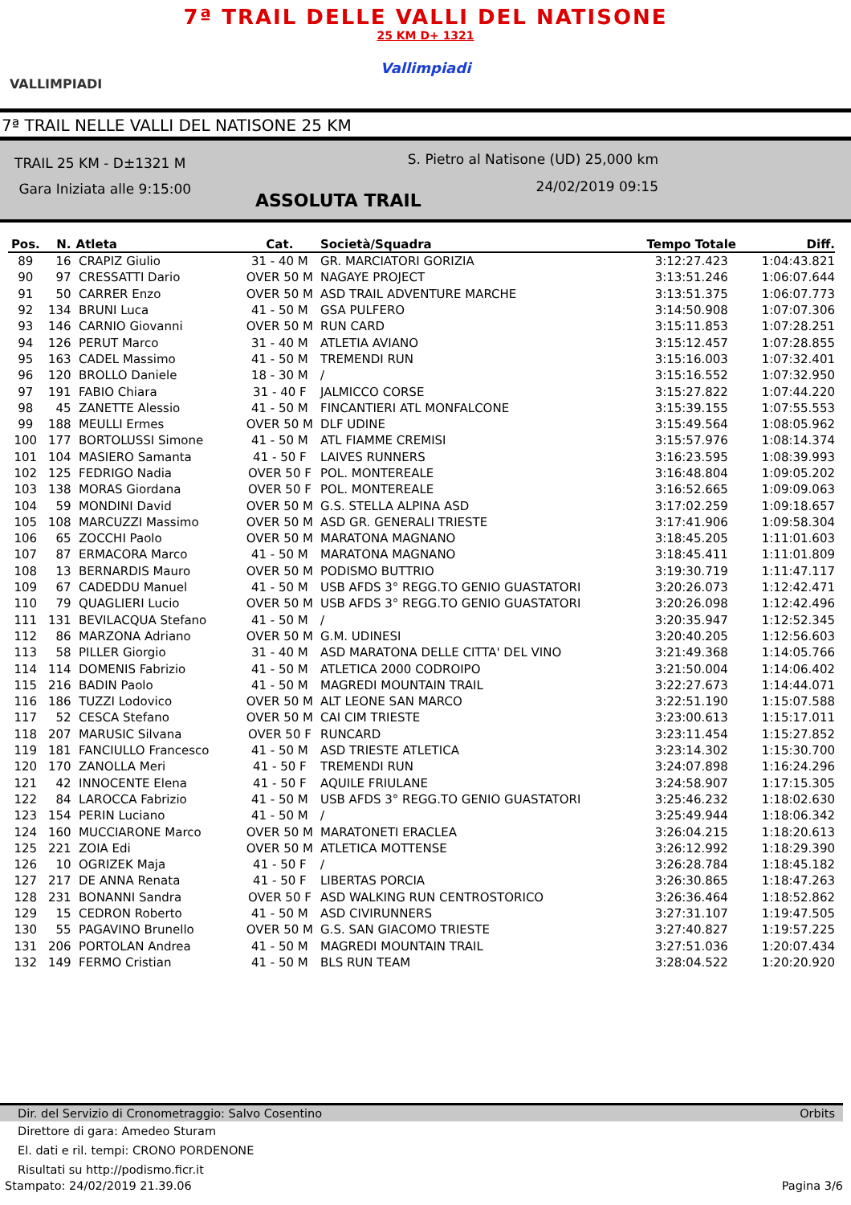7ª TRAIL DELLE VALLI DEL NATISONE
25 KM D+ 1321
Vallimpiadi
VALLIMPIADI
7ª TRAIL NELLE VALLI DEL NATISONE 25 KM
TRAIL 25 KM - D±1321 M
Gara Iniziata alle 9:15:00
S. Pietro al Natisone (UD) 25,000 km
24/02/2019 09:15
ASSOLUTA TRAIL
| Pos. | N. | Atleta | Cat. | Società/Squadra | Tempo Totale | Diff. |
| --- | --- | --- | --- | --- | --- | --- |
| 89 | 16 | CRAPIZ Giulio | 31 - 40 M | GR. MARCIATORI GORIZIA | 3:12:27.423 | 1:04:43.821 |
| 90 | 97 | CRESSATTI Dario | OVER 50 M | NAGAYE PROJECT | 3:13:51.246 | 1:06:07.644 |
| 91 | 50 | CARRER Enzo | OVER 50 M | ASD TRAIL ADVENTURE MARCHE | 3:13:51.375 | 1:06:07.773 |
| 92 | 134 | BRUNI Luca | 41 - 50 M | GSA PULFERO | 3:14:50.908 | 1:07:07.306 |
| 93 | 146 | CARNIO Giovanni | OVER 50 M | RUN CARD | 3:15:11.853 | 1:07:28.251 |
| 94 | 126 | PERUT Marco | 31 - 40 M | ATLETIA AVIANO | 3:15:12.457 | 1:07:28.855 |
| 95 | 163 | CADEL Massimo | 41 - 50 M | TREMENDI RUN | 3:15:16.003 | 1:07:32.401 |
| 96 | 120 | BROLLO Daniele | 18 - 30 M | / | 3:15:16.552 | 1:07:32.950 |
| 97 | 191 | FABIO Chiara | 31 - 40 F | JALMICCO CORSE | 3:15:27.822 | 1:07:44.220 |
| 98 | 45 | ZANETTE Alessio | 41 - 50 M | FINCANTIERI ATL MONFALCONE | 3:15:39.155 | 1:07:55.553 |
| 99 | 188 | MEULLI Ermes | OVER 50 M | DLF UDINE | 3:15:49.564 | 1:08:05.962 |
| 100 | 177 | BORTOLUSSI Simone | 41 - 50 M | ATL FIAMME CREMISI | 3:15:57.976 | 1:08:14.374 |
| 101 | 104 | MASIERO Samanta | 41 - 50 F | LAIVES RUNNERS | 3:16:23.595 | 1:08:39.993 |
| 102 | 125 | FEDRIGO Nadia | OVER 50 F | POL. MONTEREALE | 3:16:48.804 | 1:09:05.202 |
| 103 | 138 | MORAS Giordana | OVER 50 F | POL. MONTEREALE | 3:16:52.665 | 1:09:09.063 |
| 104 | 59 | MONDINI David | OVER 50 M | G.S. STELLA ALPINA ASD | 3:17:02.259 | 1:09:18.657 |
| 105 | 108 | MARCUZZI Massimo | OVER 50 M | ASD GR. GENERALI TRIESTE | 3:17:41.906 | 1:09:58.304 |
| 106 | 65 | ZOCCHI Paolo | OVER 50 M | MARATONA MAGNANO | 3:18:45.205 | 1:11:01.603 |
| 107 | 87 | ERMACORA Marco | 41 - 50 M | MARATONA MAGNANO | 3:18:45.411 | 1:11:01.809 |
| 108 | 13 | BERNARDIS Mauro | OVER 50 M | PODISMO BUTTRIO | 3:19:30.719 | 1:11:47.117 |
| 109 | 67 | CADEDDU Manuel | 41 - 50 M | USB AFDS 3° REGG.TO GENIO GUASTATORI | 3:20:26.073 | 1:12:42.471 |
| 110 | 79 | QUAGLIERI Lucio | OVER 50 M | USB AFDS 3° REGG.TO GENIO GUASTATORI | 3:20:26.098 | 1:12:42.496 |
| 111 | 131 | BEVILACQUA Stefano | 41 - 50 M | / | 3:20:35.947 | 1:12:52.345 |
| 112 | 86 | MARZONA Adriano | OVER 50 M | G.M. UDINESI | 3:20:40.205 | 1:12:56.603 |
| 113 | 58 | PILLER Giorgio | 31 - 40 M | ASD MARATONA DELLE CITTA' DEL VINO | 3:21:49.368 | 1:14:05.766 |
| 114 | 114 | DOMENIS Fabrizio | 41 - 50 M | ATLETICA 2000 CODROIPO | 3:21:50.004 | 1:14:06.402 |
| 115 | 216 | BADIN Paolo | 41 - 50 M | MAGREDI MOUNTAIN TRAIL | 3:22:27.673 | 1:14:44.071 |
| 116 | 186 | TUZZI Lodovico | OVER 50 M | ALT LEONE SAN MARCO | 3:22:51.190 | 1:15:07.588 |
| 117 | 52 | CESCA Stefano | OVER 50 M | CAI CIM TRIESTE | 3:23:00.613 | 1:15:17.011 |
| 118 | 207 | MARUSIC Silvana | OVER 50 F | RUNCARD | 3:23:11.454 | 1:15:27.852 |
| 119 | 181 | FANCIULLO Francesco | 41 - 50 M | ASD TRIESTE ATLETICA | 3:23:14.302 | 1:15:30.700 |
| 120 | 170 | ZANOLLA Meri | 41 - 50 F | TREMENDI RUN | 3:24:07.898 | 1:16:24.296 |
| 121 | 42 | INNOCENTE Elena | 41 - 50 F | AQUILE FRIULANE | 3:24:58.907 | 1:17:15.305 |
| 122 | 84 | LAROCCA Fabrizio | 41 - 50 M | USB AFDS 3° REGG.TO GENIO GUASTATORI | 3:25:46.232 | 1:18:02.630 |
| 123 | 154 | PERIN Luciano | 41 - 50 M | / | 3:25:49.944 | 1:18:06.342 |
| 124 | 160 | MUCCIARONE Marco | OVER 50 M | MARATONETI ERACLEA | 3:26:04.215 | 1:18:20.613 |
| 125 | 221 | ZOIA Edi | OVER 50 M | ATLETICA MOTTENSE | 3:26:12.992 | 1:18:29.390 |
| 126 | 10 | OGRIZEK Maja | 41 - 50 F | / | 3:26:28.784 | 1:18:45.182 |
| 127 | 217 | DE ANNA Renata | 41 - 50 F | LIBERTAS PORCIA | 3:26:30.865 | 1:18:47.263 |
| 128 | 231 | BONANNI Sandra | OVER 50 F | ASD WALKING RUN CENTROSTORICO | 3:26:36.464 | 1:18:52.862 |
| 129 | 15 | CEDRON Roberto | 41 - 50 M | ASD CIVIRUNNERS | 3:27:31.107 | 1:19:47.505 |
| 130 | 55 | PAGAVINO Brunello | OVER 50 M | G.S. SAN GIACOMO TRIESTE | 3:27:40.827 | 1:19:57.225 |
| 131 | 206 | PORTOLAN Andrea | 41 - 50 M | MAGREDI MOUNTAIN TRAIL | 3:27:51.036 | 1:20:07.434 |
| 132 | 149 | FERMO Cristian | 41 - 50 M | BLS RUN TEAM | 3:28:04.522 | 1:20:20.920 |
Dir. del Servizio di Cronometraggio: Salvo Cosentino Orbits
Direttore di gara: Amedeo Sturam
El. dati e ril. tempi: CRONO PORDENONE
Risultati su http://podismo.ficr.it
Stampato: 24/02/2019 21.39.06 Pagina 3/6